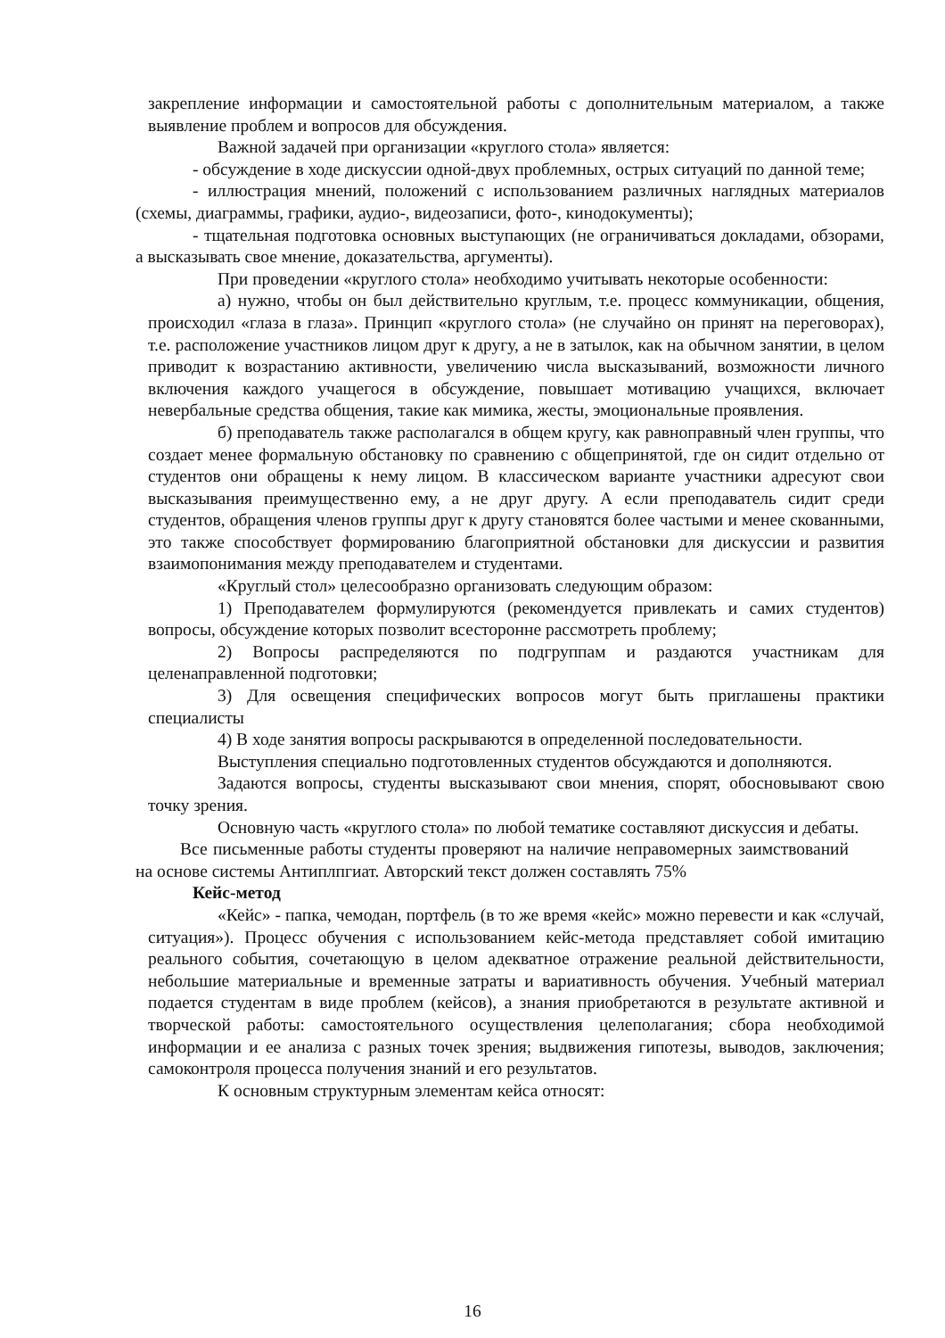закрепление информации и самостоятельной работы с дополнительным материалом, а также выявление проблем и вопросов для обсуждения.
Важной задачей при организации «круглого стола» является:
- обсуждение в ходе дискуссии одной-двух проблемных, острых ситуаций по данной теме;
- иллюстрация мнений, положений с использованием различных наглядных материалов (схемы, диаграммы, графики, аудио-, видеозаписи, фото-, кинодокументы);
- тщательная подготовка основных выступающих (не ограничиваться докладами, обзорами, а высказывать свое мнение, доказательства, аргументы).
При проведении «круглого стола» необходимо учитывать некоторые особенности:
а) нужно, чтобы он был действительно круглым, т.е. процесс коммуникации, общения, происходил «глаза в глаза». Принцип «круглого стола» (не случайно он принят на переговорах), т.е. расположение участников лицом друг к другу, а не в затылок, как на обычном занятии, в целом приводит к возрастанию активности, увеличению числа высказываний, возможности личного включения каждого учащегося в обсуждение, повышает мотивацию учащихся, включает невербальные средства общения, такие как мимика, жесты, эмоциональные проявления.
б) преподаватель также располагался в общем кругу, как равноправный член группы, что создает менее формальную обстановку по сравнению с общепринятой, где он сидит отдельно от студентов они обращены к нему лицом. В классическом варианте участники адресуют свои высказывания преимущественно ему, а не друг другу. А если преподаватель сидит среди студентов, обращения членов группы друг к другу становятся более частыми и менее скованными, это также способствует формированию благоприятной обстановки для дискуссии и развития взаимопонимания между преподавателем и студентами.
«Круглый стол» целесообразно организовать следующим образом:
1) Преподавателем формулируются (рекомендуется привлекать и самих студентов) вопросы, обсуждение которых позволит всесторонне рассмотреть проблему;
2) Вопросы распределяются по подгруппам и раздаются участникам для целенаправленной подготовки;
3) Для освещения специфических вопросов могут быть приглашены практики специалисты
4) В ходе занятия вопросы раскрываются в определенной последовательности.
Выступления специально подготовленных студентов обсуждаются и дополняются.
Задаются вопросы, студенты высказывают свои мнения, спорят, обосновывают свою точку зрения.
Основную часть «круглого стола» по любой тематике составляют дискуссия и дебаты.
Все письменные работы студенты проверяют на наличие неправомерных заимствований на основе системы Антиплпгиат. Авторский текст должен составлять 75%
Кейс-метод
«Кейс» - папка, чемодан, портфель (в то же время «кейс» можно перевести и как «случай, ситуация»). Процесс обучения с использованием кейс-метода представляет собой имитацию реального события, сочетающую в целом адекватное отражение реальной действительности, небольшие материальные и временные затраты и вариативность обучения. Учебный материал подается студентам в виде проблем (кейсов), а знания приобретаются в результате активной и творческой работы: самостоятельного осуществления целеполагания; сбора необходимой информации и ее анализа с разных точек зрения; выдвижения гипотезы, выводов, заключения; самоконтроля процесса получения знаний и его результатов.
К основным структурным элементам кейса относят:
16